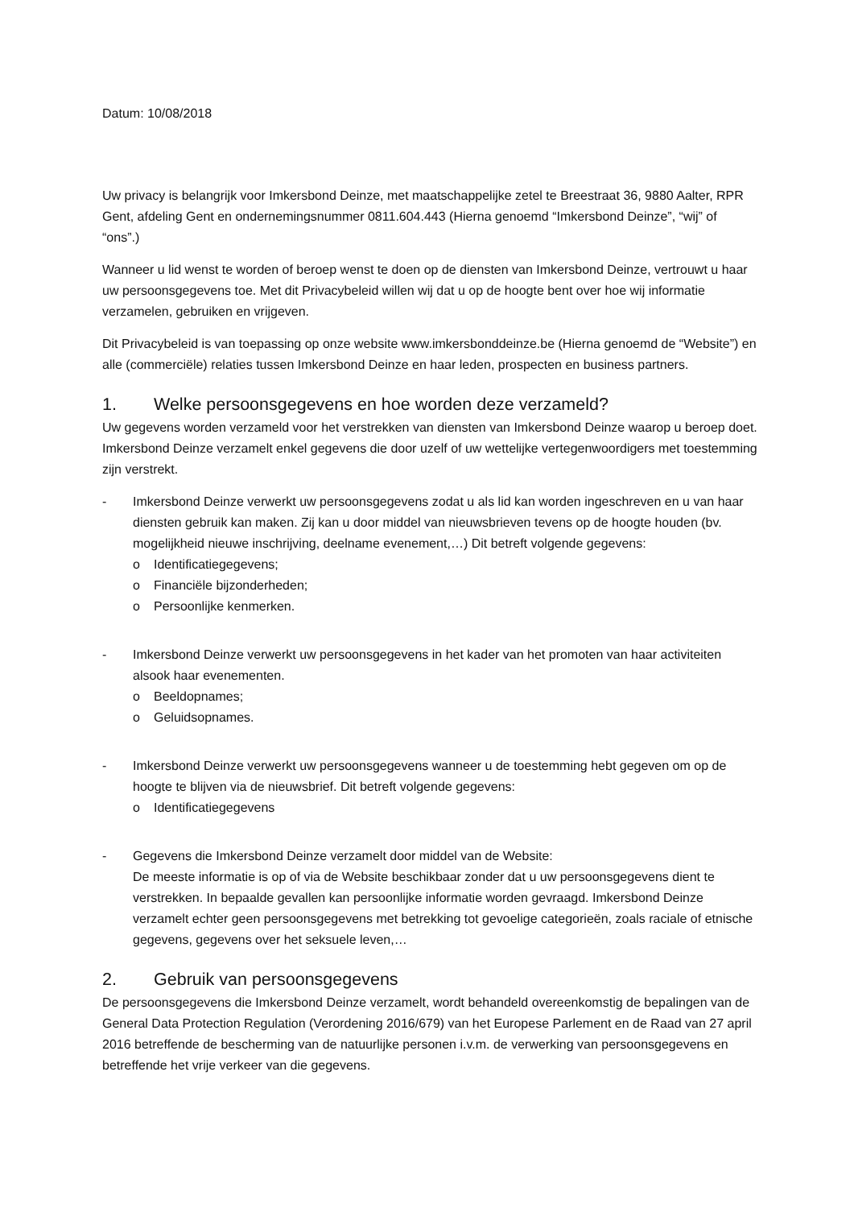Datum: 10/08/2018
Uw privacy is belangrijk voor Imkersbond Deinze, met maatschappelijke zetel te Breestraat 36, 9880 Aalter, RPR Gent, afdeling Gent en ondernemingsnummer 0811.604.443 (Hierna genoemd “Imkersbond Deinze”, “wij” of “ons”.)
Wanneer u lid wenst te worden of beroep wenst te doen op de diensten van Imkersbond Deinze, vertrouwt u haar uw persoonsgegevens toe. Met dit Privacybeleid willen wij dat u op de hoogte bent over hoe wij informatie verzamelen, gebruiken en vrijgeven.
Dit Privacybeleid is van toepassing op onze website www.imkersbonddeinze.be (Hierna genoemd de “Website”) en alle (commerciële) relaties tussen Imkersbond Deinze en haar leden, prospecten en business partners.
1. Welke persoonsgegevens en hoe worden deze verzameld?
Uw gegevens worden verzameld voor het verstrekken van diensten van Imkersbond Deinze waarop u beroep doet. Imkersbond Deinze verzamelt enkel gegevens die door uzelf of uw wettelijke vertegenwoordigers met toestemming zijn verstrekt.
- Imkersbond Deinze verwerkt uw persoonsgegevens zodat u als lid kan worden ingeschreven en u van haar diensten gebruik kan maken. Zij kan u door middel van nieuwsbrieven tevens op de hoogte houden (bv. mogelijkheid nieuwe inschrijving, deelname evenement,…) Dit betreft volgende gegevens:
o Identificatiegegevens;
o Financiële bijzonderheden;
o Persoonlijke kenmerken.
- Imkersbond Deinze verwerkt uw persoonsgegevens in het kader van het promoten van haar activiteiten alsook haar evenementen.
o Beeldopnames;
o Geluidsopnames.
- Imkersbond Deinze verwerkt uw persoonsgegevens wanneer u de toestemming hebt gegeven om op de hoogte te blijven via de nieuwsbrief. Dit betreft volgende gegevens:
o Identificatiegegevens
- Gegevens die Imkersbond Deinze verzamelt door middel van de Website:
De meeste informatie is op of via de Website beschikbaar zonder dat u uw persoonsgegevens dient te verstrekken. In bepaalde gevallen kan persoonlijke informatie worden gevraagd. Imkersbond Deinze verzamelt echter geen persoonsgegevens met betrekking tot gevoelige categorieën, zoals raciale of etnische gegevens, gegevens over het seksuele leven,…
2. Gebruik van persoonsgegevens
De persoonsgegevens die Imkersbond Deinze verzamelt, wordt behandeld overeenkomstig de bepalingen van de General Data Protection Regulation (Verordening 2016/679) van het Europese Parlement en de Raad van 27 april 2016 betreffende de bescherming van de natuurlijke personen i.v.m. de verwerking van persoonsgegevens en betreffende het vrije verkeer van die gegevens.